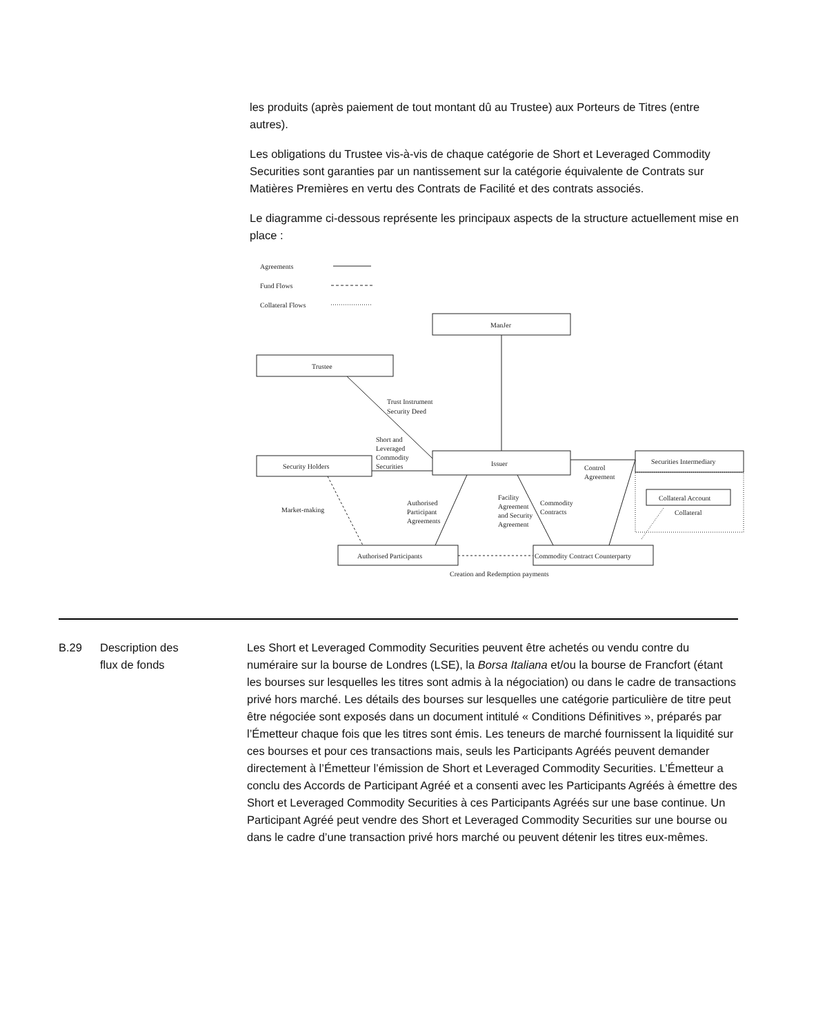les produits (après paiement de tout montant dû au Trustee) aux Porteurs de Titres (entre autres).
Les obligations du Trustee vis-à-vis de chaque catégorie de Short et Leveraged Commodity Securities sont garanties par un nantissement sur la catégorie équivalente de Contrats sur Matières Premières en vertu des Contrats de Facilité et des contrats associés.
Le diagramme ci-dessous représente les principaux aspects de la structure actuellement mise en place :
Agreements
Fund Flows
Collateral Flows
ManJer
Trustee
Trust Instrument
Security Deed
Short and
Leveraged
Commodity
Securities
Security Holders
Issuer
Control
Agreement
Securities Intermediary
Collateral Account
Collateral
Market-making
Authorised
Participant
Agreements
Facility
Agreement
and Security
Agreement
Commodity
Contracts
Authorised Participants
Commodity Contract Counterparty
Creation and Redemption payments
B.29 Description des
flux de fonds
Les Short et Leveraged Commodity Securities peuvent être achetés ou vendu contre du numéraire sur la bourse de Londres (LSE), la Borsa Italiana et/ou la bourse de Francfort (étant les bourses sur lesquelles les titres sont admis à la négociation) ou dans le cadre de transactions privé hors marché. Les détails des bourses sur lesquelles une catégorie particulière de titre peut être négociée sont exposés dans un document intitulé « Conditions Définitives », préparés par l’Émetteur chaque fois que les titres sont émis. Les teneurs de marché fournissent la liquidité sur ces bourses et pour ces transactions mais, seuls les Participants Agréés peuvent demander directement à l’Émetteur l’émission de Short et Leveraged Commodity Securities. L’Émetteur a conclu des Accords de Participant Agréé et a consenti avec les Participants Agréés à émettre des Short et Leveraged Commodity Securities à ces Participants Agréés sur une base continue. Un Participant Agréé peut vendre des Short et Leveraged Commodity Securities sur une bourse ou dans le cadre d’une transaction privé hors marché ou peuvent détenir les titres eux-mêmes.